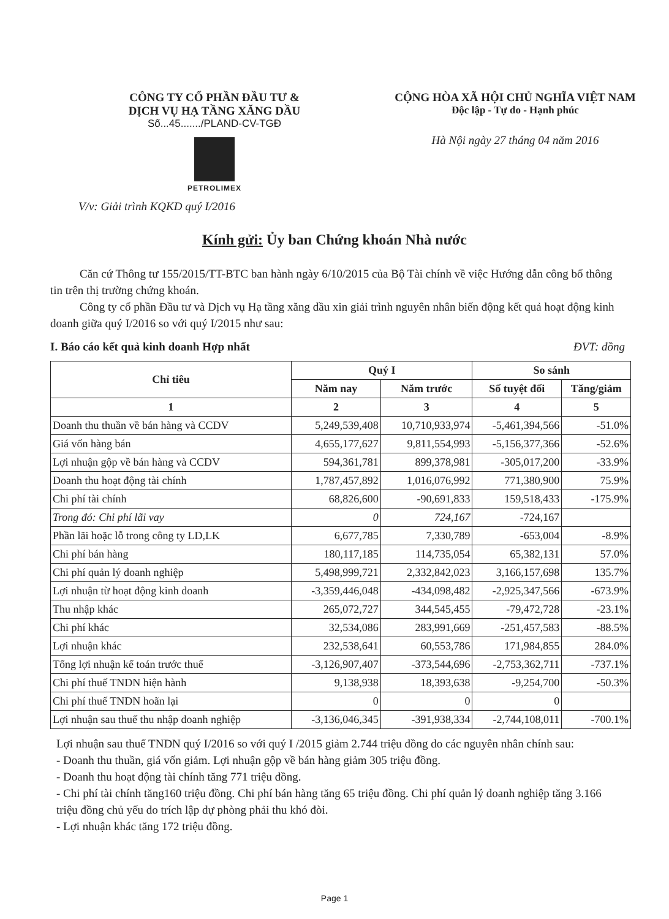CÔNG TY CỔ PHẦN ĐẦU TƯ &
DỊCH VỤ HẠ TẦNG XĂNG DẦU
Số...45......./PLAND-CV-TGĐ
PETROLIMEX
CỘNG HÒA XÃ HỘI CHỦ NGHĨA VIỆT NAM
Độc lập - Tự do - Hạnh phúc
Hà Nội ngày 27 tháng 04 năm 2016
V/v: Giải trình KQKD quý I/2016
Kính gửi: Ủy ban Chứng khoán Nhà nước
Căn cứ Thông tư 155/2015/TT-BTC ban hành ngày 6/10/2015 của Bộ Tài chính về việc Hướng dẫn công bố thông tin trên thị trường chứng khoán.
Công ty cổ phần Đầu tư và Dịch vụ Hạ tầng xăng dầu xin giải trình nguyên nhân biến động kết quả hoạt động kinh doanh giữa quý I/2016 so với quý I/2015 như sau:
I. Báo cáo kết quả kinh doanh Hợp nhất ĐVT: đồng
| Chỉ tiêu | Quý I | | So sánh | |
| --- | --- | --- | --- | --- |
| | Năm nay | Năm trước | Số tuyệt đối | Tăng/giảm |
| 1 | 2 | 3 | 4 | 5 |
| Doanh thu thuần về bán hàng và CCDV | 5,249,539,408 | 10,710,933,974 | -5,461,394,566 | -51.0% |
| Giá vốn hàng bán | 4,655,177,627 | 9,811,554,993 | -5,156,377,366 | -52.6% |
| Lợi nhuận gộp về bán hàng và CCDV | 594,361,781 | 899,378,981 | -305,017,200 | -33.9% |
| Doanh thu hoạt động tài chính | 1,787,457,892 | 1,016,076,992 | 771,380,900 | 75.9% |
| Chi phí tài chính | 68,826,600 | -90,691,833 | 159,518,433 | -175.9% |
| Trong đó: Chi phí lãi vay | 0 | 724,167 | -724,167 | |
| Phần lãi hoặc lỗ trong công ty LD,LK | 6,677,785 | 7,330,789 | -653,004 | -8.9% |
| Chi phí bán hàng | 180,117,185 | 114,735,054 | 65,382,131 | 57.0% |
| Chi phí quản lý doanh nghiệp | 5,498,999,721 | 2,332,842,023 | 3,166,157,698 | 135.7% |
| Lợi nhuận từ hoạt động kinh doanh | -3,359,446,048 | -434,098,482 | -2,925,347,566 | -673.9% |
| Thu nhập khác | 265,072,727 | 344,545,455 | -79,472,728 | -23.1% |
| Chi phí khác | 32,534,086 | 283,991,669 | -251,457,583 | -88.5% |
| Lợi nhuận khác | 232,538,641 | 60,553,786 | 171,984,855 | 284.0% |
| Tổng lợi nhuận kế toán trước thuế | -3,126,907,407 | -373,544,696 | -2,753,362,711 | -737.1% |
| Chi phí thuế TNDN hiện hành | 9,138,938 | 18,393,638 | -9,254,700 | -50.3% |
| Chi phí thuế TNDN hoãn lại | 0 | 0 | 0 | |
| Lợi nhuận sau thuế thu nhập doanh nghiệp | -3,136,046,345 | -391,938,334 | -2,744,108,011 | -700.1% |
Lợi nhuận sau thuế TNDN quý I/2016 so với quý I /2015 giảm 2.744 triệu đồng do các nguyên nhân chính sau:
- Doanh thu thuần, giá vốn giảm. Lợi nhuận gộp về bán hàng giảm 305 triệu đồng.
- Doanh thu hoạt động tài chính tăng 771 triệu đồng.
- Chi phí tài chính tăng160 triệu đồng. Chi phí bán hàng tăng 65 triệu đồng. Chi phí quản lý doanh nghiệp tăng 3.166 triệu đồng chủ yếu do trích lập dự phòng phải thu khó đòi.
- Lợi nhuận khác tăng 172 triệu đồng.
Page 1